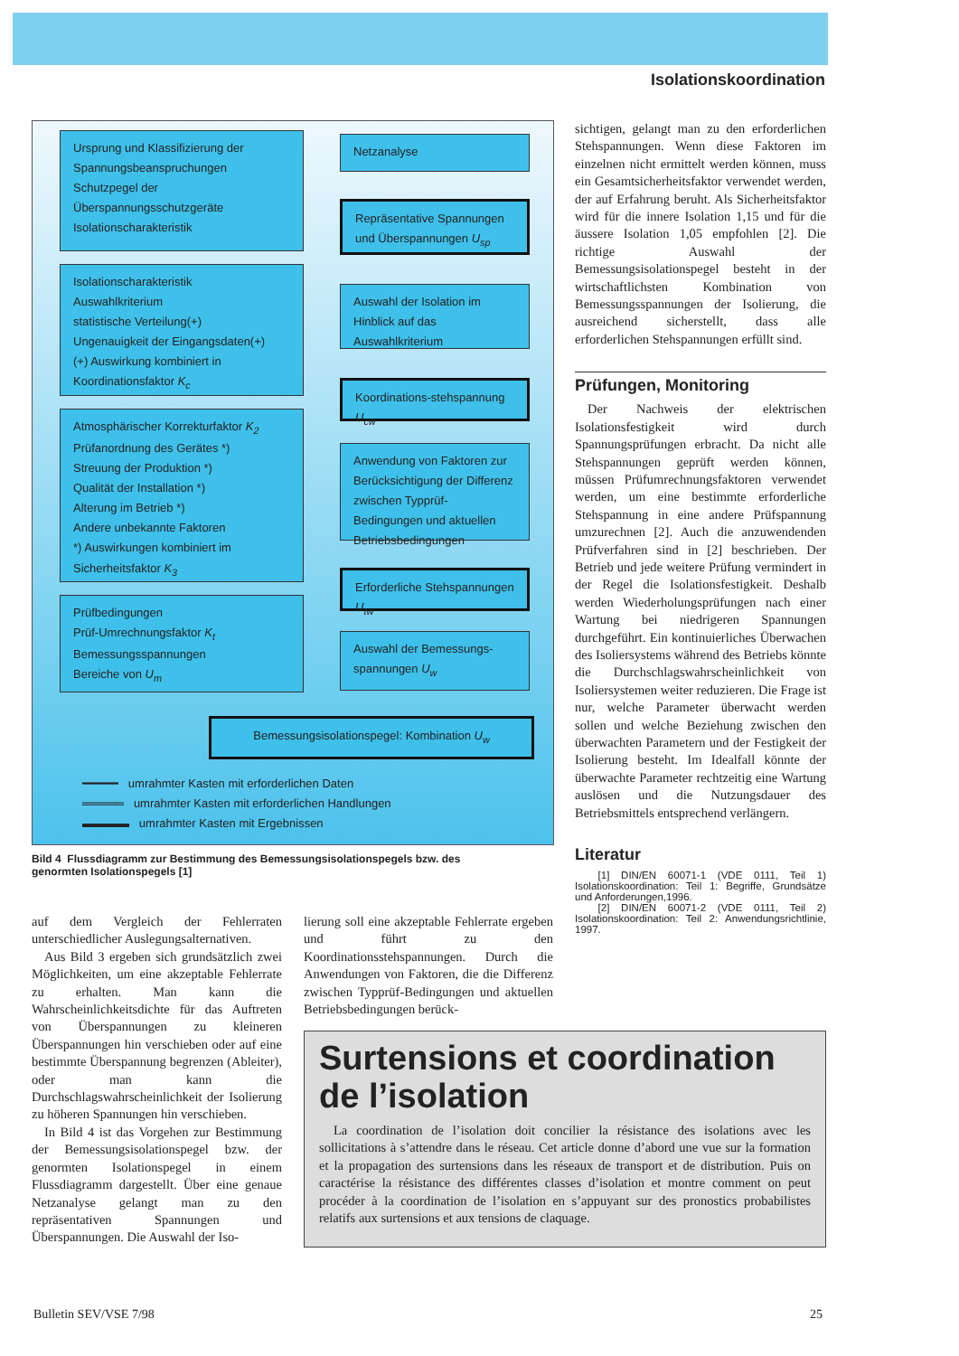Isolationskoordination
Ursprung und Klassifizierung der Spannungsbeanspruchungen
Schutzpegel der Überspannungsschutzgeräte
Isolationscharakteristik
Netzanalyse
Repräsentative Spannungen und Überspannungen U<sub>sp</sub>
Isolationscharakteristik
Auswahlkriterium
statistische Verteilung(+)
Ungenauigkeit der Eingangsdaten(+)
(+) Auswirkung kombiniert in Koordinationsfaktor K<sub>c</sub>
Auswahl der Isolation im Hinblick auf das Auswahlkriterium
Koordinations-stehspannung U<sub>cw</sub>
Atmosphärischer Korrekturfaktor K<sub>2</sub>
Prüfanordnung des Gerätes *)
Streuung der Produktion *)
Qualität der Installation *)
Alterung im Betrieb *)
Andere unbekannte Faktoren
*) Auswirkungen kombiniert im Sicherheitsfaktor K<sub>3</sub>
Anwendung von Faktoren zur Berücksichtigung der Differenz zwischen Typprüf-Bedingungen und aktuellen Betriebsbedingungen
Erforderliche Stehspannungen U<sub>tw</sub>
Prüfbedingungen
Prüf-Umrechnungsfaktor K<sub>t</sub>
Bemessungsspannungen
Bereiche von U<sub>m</sub>
Auswahl der Bemessungs-spannungen U<sub>w</sub>
Bemessungsisolationspegel: Kombination U<sub>w</sub>
━━━━━ umrahmter Kasten mit erforderlichen Daten
═════ umrahmter Kasten mit erforderlichen Handlungen
▬▬▬▬ umrahmter Kasten mit Ergebnissen
Bild 4 Flussdiagramm zur Bestimmung des Bemessungsisolationspegels bzw. des genormten Isolationspegels [1]
sichtigen, gelangt man zu den erforderlichen Stehspannungen. Wenn diese Faktoren im einzelnen nicht ermittelt werden können, muss ein Gesamtsicherheitsfaktor verwendet werden, der auf Erfahrung beruht. Als Sicherheitsfaktor wird für die innere Isolation 1,15 und für die äussere Isolation 1,05 empfohlen [2]. Die richtige Auswahl der Bemessungsisolationspegel besteht in der wirtschaftlichsten Kombination von Bemessungsspannungen der Isolierung, die ausreichend sicherstellt, dass alle erforderlichen Stehspannungen erfüllt sind.
Prüfungen, Monitoring
Der Nachweis der elektrischen Isolationsfestigkeit wird durch Spannungsprüfungen erbracht. Da nicht alle Stehspannungen geprüft werden können, müssen Prüfumrechnungsfaktoren verwendet werden, um eine bestimmte erforderliche Stehspannung in eine andere Prüfspannung umzurechnen [2]. Auch die anzuwendenden Prüfverfahren sind in [2] beschrieben. Der Betrieb und jede weitere Prüfung vermindert in der Regel die Isolationsfestigkeit. Deshalb werden Wiederholungsprüfungen nach einer Wartung bei niedrigeren Spannungen durchgeführt. Ein kontinuierliches Überwachen des Isoliersystems während des Betriebs könnte die Durchschlagswahrscheinlichkeit von Isoliersystemen weiter reduzieren. Die Frage ist nur, welche Parameter überwacht werden sollen und welche Beziehung zwischen den überwachten Parametern und der Festigkeit der Isolierung besteht. Im Idealfall könnte der überwachte Parameter rechtzeitig eine Wartung auslösen und die Nutzungsdauer des Betriebsmittels entsprechend verlängern.
Literatur
[1] DIN/EN 60071-1 (VDE 0111, Teil 1) Isolationskoordination: Teil 1: Begriffe, Grundsätze und Anforderungen,1996.
[2] DIN/EN 60071-2 (VDE 0111, Teil 2) Isolationskoordination: Teil 2: Anwendungsrichtlinie, 1997.
auf dem Vergleich der Fehlerraten unterschiedlicher Auslegungsalternativen.
Aus Bild 3 ergeben sich grundsätzlich zwei Möglichkeiten, um eine akzeptable Fehlerrate zu erhalten. Man kann die Wahrscheinlichkeitsdichte für das Auftreten von Überspannungen zu kleineren Überspannungen hin verschieben oder auf eine bestimmte Überspannung begrenzen (Ableiter), oder man kann die Durchschlagswahrscheinlichkeit der Isolierung zu höheren Spannungen hin verschieben.
In Bild 4 ist das Vorgehen zur Bestimmung der Bemessungsisolationspegel bzw. der genormten Isolationspegel in einem Flussdiagramm dargestellt. Über eine genaue Netzanalyse gelangt man zu den repräsentativen Spannungen und Überspannungen. Die Auswahl der Iso-
lierung soll eine akzeptable Fehlerrate ergeben und führt zu den Koordinationsstehspannungen. Durch die Anwendungen von Faktoren, die die Differenz zwischen Typprüf-Bedingungen und aktuellen Betriebsbedingungen berück-
Surtensions et coordination de l’isolation
La coordination de l’isolation doit concilier la résistance des isolations avec les sollicitations à s’attendre dans le réseau. Cet article donne d’abord une vue sur la formation et la propagation des surtensions dans les réseaux de transport et de distribution. Puis on caractérise la résistance des différentes classes d’isolation et montre comment on peut procéder à la coordination de l’isolation en s’appuyant sur des pronostics probabilistes relatifs aux surtensions et aux tensions de claquage.
Bulletin SEV/VSE 7/98 25